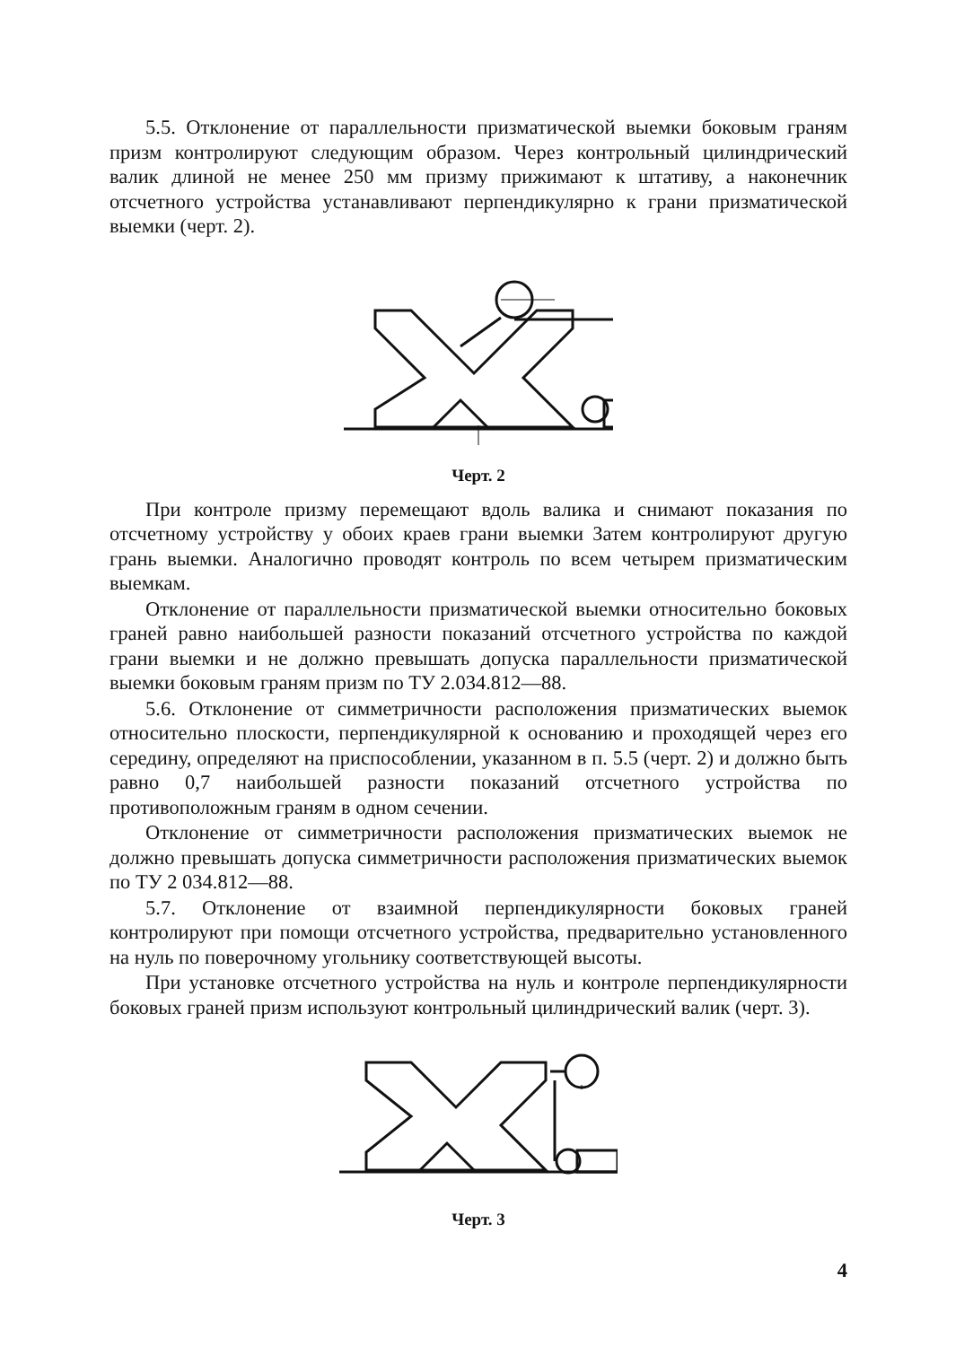5.5. Отклонение от параллельности призматической выемки боковым граням призм контролируют следующим образом. Через контрольный цилиндрический валик длиной не менее 250 мм призму прижимают к штативу, а наконечник отсчетного устройства устанавливают перпендикулярно к грани призматической выемки (черт. 2).
Черт. 2
При контроле призму перемещают вдоль валика и снимают показания по отсчетному устройству у обоих краев грани выемки Затем контролируют другую грань выемки. Аналогично проводят контроль по всем четырем призматическим выемкам.
Отклонение от параллельности призматической выемки относительно боковых граней равно наибольшей разности показаний отсчетного устройства по каждой грани выемки и не должно превышать допуска параллельности призматической выемки боковым граням призм по ТУ 2.034.812—88.
5.6. Отклонение от симметричности расположения призматических выемок относительно плоскости, перпендикулярной к основанию и проходящей через его середину, определяют на приспособлении, указанном в п. 5.5 (черт. 2) и должно быть равно 0,7 наибольшей разности показаний отсчетного устройства по противоположным граням в одном сечении.
Отклонение от симметричности расположения призматических выемок не должно превышать допуска симметричности расположения призматических выемок по ТУ 2 034.812—88.
5.7. Отклонение от взаимной перпендикулярности боковых граней контролируют при помощи отсчетного устройства, предварительно установленного на нуль по поверочному угольнику соответствующей высоты.
При установке отсчетного устройства на нуль и контроле перпендикулярности боковых граней призм используют контрольный цилиндрический валик (черт. 3).
Черт. 3
4